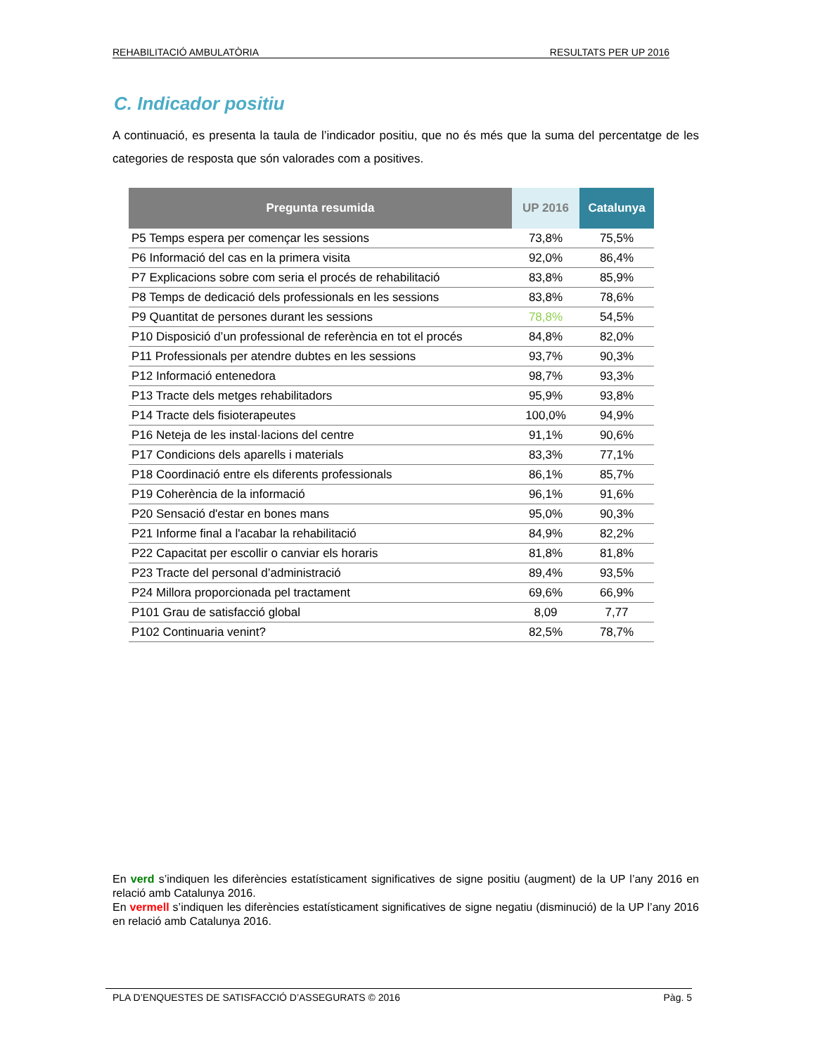REHABILITACIÓ AMBULATÒRIA RESULTATS PER UP 2016
C. Indicador positiu
A continuació, es presenta la taula de l’indicador positiu, que no és més que la suma del percentatge de les categories de resposta que són valorades com a positives.
| Pregunta resumida | UP 2016 | Catalunya |
| --- | --- | --- |
| P5 Temps espera per començar les sessions | 73,8% | 75,5% |
| P6 Informació del cas en la primera visita | 92,0% | 86,4% |
| P7 Explicacions sobre com seria el procés de rehabilitació | 83,8% | 85,9% |
| P8 Temps de dedicació dels professionals en les sessions | 83,8% | 78,6% |
| P9 Quantitat de persones durant les sessions | 78,8% | 54,5% |
| P10 Disposició d’un professional de referència en tot el procés | 84,8% | 82,0% |
| P11 Professionals per atendre dubtes en les sessions | 93,7% | 90,3% |
| P12 Informació entenedora | 98,7% | 93,3% |
| P13 Tracte dels metges rehabilitadors | 95,9% | 93,8% |
| P14 Tracte dels fisioterapeutes | 100,0% | 94,9% |
| P16 Neteja de les instal·lacions del centre | 91,1% | 90,6% |
| P17 Condicions dels aparells i materials | 83,3% | 77,1% |
| P18 Coordinació entre els diferents professionals | 86,1% | 85,7% |
| P19 Coherència de la informació | 96,1% | 91,6% |
| P20 Sensació d'estar en bones mans | 95,0% | 90,3% |
| P21 Informe final a l'acabar la rehabilitació | 84,9% | 82,2% |
| P22 Capacitat per escollir o canviar els horaris | 81,8% | 81,8% |
| P23 Tracte del personal d’administració | 89,4% | 93,5% |
| P24 Millora proporcionada pel tractament | 69,6% | 66,9% |
| P101 Grau de satisfacció global | 8,09 | 7,77 |
| P102 Continuaria venint? | 82,5% | 78,7% |
En verd s’indiquen les diferències estatísticament significatives de signe positiu (augment) de la UP l’any 2016 en relació amb Catalunya 2016.
En vermell s’indiquen les diferències estatísticament significatives de signe negatiu (disminució) de la UP l’any 2016 en relació amb Catalunya 2016.
PLA D’ENQUESTES DE SATISFACCIÓ D’ASSEGURATS © 2016 Pàg. 5